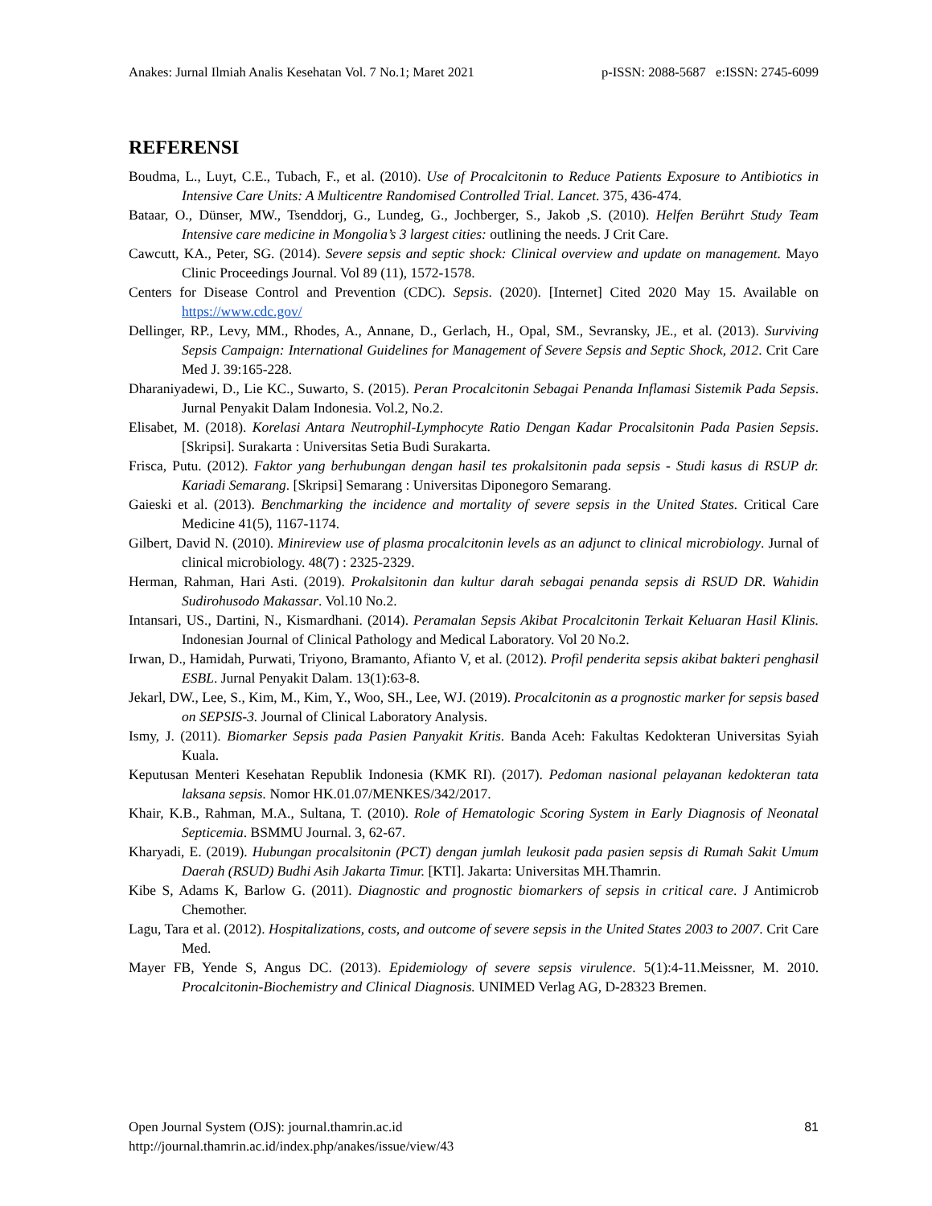Anakes: Jurnal Ilmiah Analis Kesehatan Vol. 7 No.1; Maret 2021 p-ISSN: 2088-5687 e:ISSN: 2745-6099
REFERENSI
Boudma, L., Luyt, C.E., Tubach, F., et al. (2010). Use of Procalcitonin to Reduce Patients Exposure to Antibiotics in Intensive Care Units: A Multicentre Randomised Controlled Trial. Lancet. 375, 436-474.
Bataar, O., Dünser, MW., Tsenddorj, G., Lundeg, G., Jochberger, S., Jakob ,S. (2010). Helfen Berührt Study Team Intensive care medicine in Mongolia’s 3 largest cities: outlining the needs. J Crit Care.
Cawcutt, KA., Peter, SG. (2014). Severe sepsis and septic shock: Clinical overview and update on management. Mayo Clinic Proceedings Journal. Vol 89 (11), 1572-1578.
Centers for Disease Control and Prevention (CDC). Sepsis. (2020). [Internet] Cited 2020 May 15. Available on https://www.cdc.gov/
Dellinger, RP., Levy, MM., Rhodes, A., Annane, D., Gerlach, H., Opal, SM., Sevransky, JE., et al. (2013). Surviving Sepsis Campaign: International Guidelines for Management of Severe Sepsis and Septic Shock, 2012. Crit Care Med J. 39:165-228.
Dharaniyadewi, D., Lie KC., Suwarto, S. (2015). Peran Procalcitonin Sebagai Penanda Inflamasi Sistemik Pada Sepsis. Jurnal Penyakit Dalam Indonesia. Vol.2, No.2.
Elisabet, M. (2018). Korelasi Antara Neutrophil-Lymphocyte Ratio Dengan Kadar Procalsitonin Pada Pasien Sepsis. [Skripsi]. Surakarta : Universitas Setia Budi Surakarta.
Frisca, Putu. (2012). Faktor yang berhubungan dengan hasil tes prokalsitonin pada sepsis - Studi kasus di RSUP dr. Kariadi Semarang. [Skripsi] Semarang : Universitas Diponegoro Semarang.
Gaieski et al. (2013). Benchmarking the incidence and mortality of severe sepsis in the United States. Critical Care Medicine 41(5), 1167-1174.
Gilbert, David N. (2010). Minireview use of plasma procalcitonin levels as an adjunct to clinical microbiology. Jurnal of clinical microbiology. 48(7) : 2325-2329.
Herman, Rahman, Hari Asti. (2019). Prokalsitonin dan kultur darah sebagai penanda sepsis di RSUD DR. Wahidin Sudirohusodo Makassar. Vol.10 No.2.
Intansari, US., Dartini, N., Kismardhani. (2014). Peramalan Sepsis Akibat Procalcitonin Terkait Keluaran Hasil Klinis. Indonesian Journal of Clinical Pathology and Medical Laboratory. Vol 20 No.2.
Irwan, D., Hamidah, Purwati, Triyono, Bramanto, Afianto V, et al. (2012). Profil penderita sepsis akibat bakteri penghasil ESBL. Jurnal Penyakit Dalam. 13(1):63-8.
Jekarl, DW., Lee, S., Kim, M., Kim, Y., Woo, SH., Lee, WJ. (2019). Procalcitonin as a prognostic marker for sepsis based on SEPSIS-3. Journal of Clinical Laboratory Analysis.
Ismy, J. (2011). Biomarker Sepsis pada Pasien Panyakit Kritis. Banda Aceh: Fakultas Kedokteran Universitas Syiah Kuala.
Keputusan Menteri Kesehatan Republik Indonesia (KMK RI). (2017). Pedoman nasional pelayanan kedokteran tata laksana sepsis. Nomor HK.01.07/MENKES/342/2017.
Khair, K.B., Rahman, M.A., Sultana, T. (2010). Role of Hematologic Scoring System in Early Diagnosis of Neonatal Septicemia. BSMMU Journal. 3, 62-67.
Kharyadi, E. (2019). Hubungan procalsitonin (PCT) dengan jumlah leukosit pada pasien sepsis di Rumah Sakit Umum Daerah (RSUD) Budhi Asih Jakarta Timur. [KTI]. Jakarta: Universitas MH.Thamrin.
Kibe S, Adams K, Barlow G. (2011). Diagnostic and prognostic biomarkers of sepsis in critical care. J Antimicrob Chemother.
Lagu, Tara et al. (2012). Hospitalizations, costs, and outcome of severe sepsis in the United States 2003 to 2007. Crit Care Med.
Mayer FB, Yende S, Angus DC. (2013). Epidemiology of severe sepsis virulence. 5(1):4-11.Meissner, M. 2010. Procalcitonin-Biochemistry and Clinical Diagnosis. UNIMED Verlag AG, D-28323 Bremen.
81 Open Journal System (OJS): journal.thamrin.ac.id
http://journal.thamrin.ac.id/index.php/anakes/issue/view/43